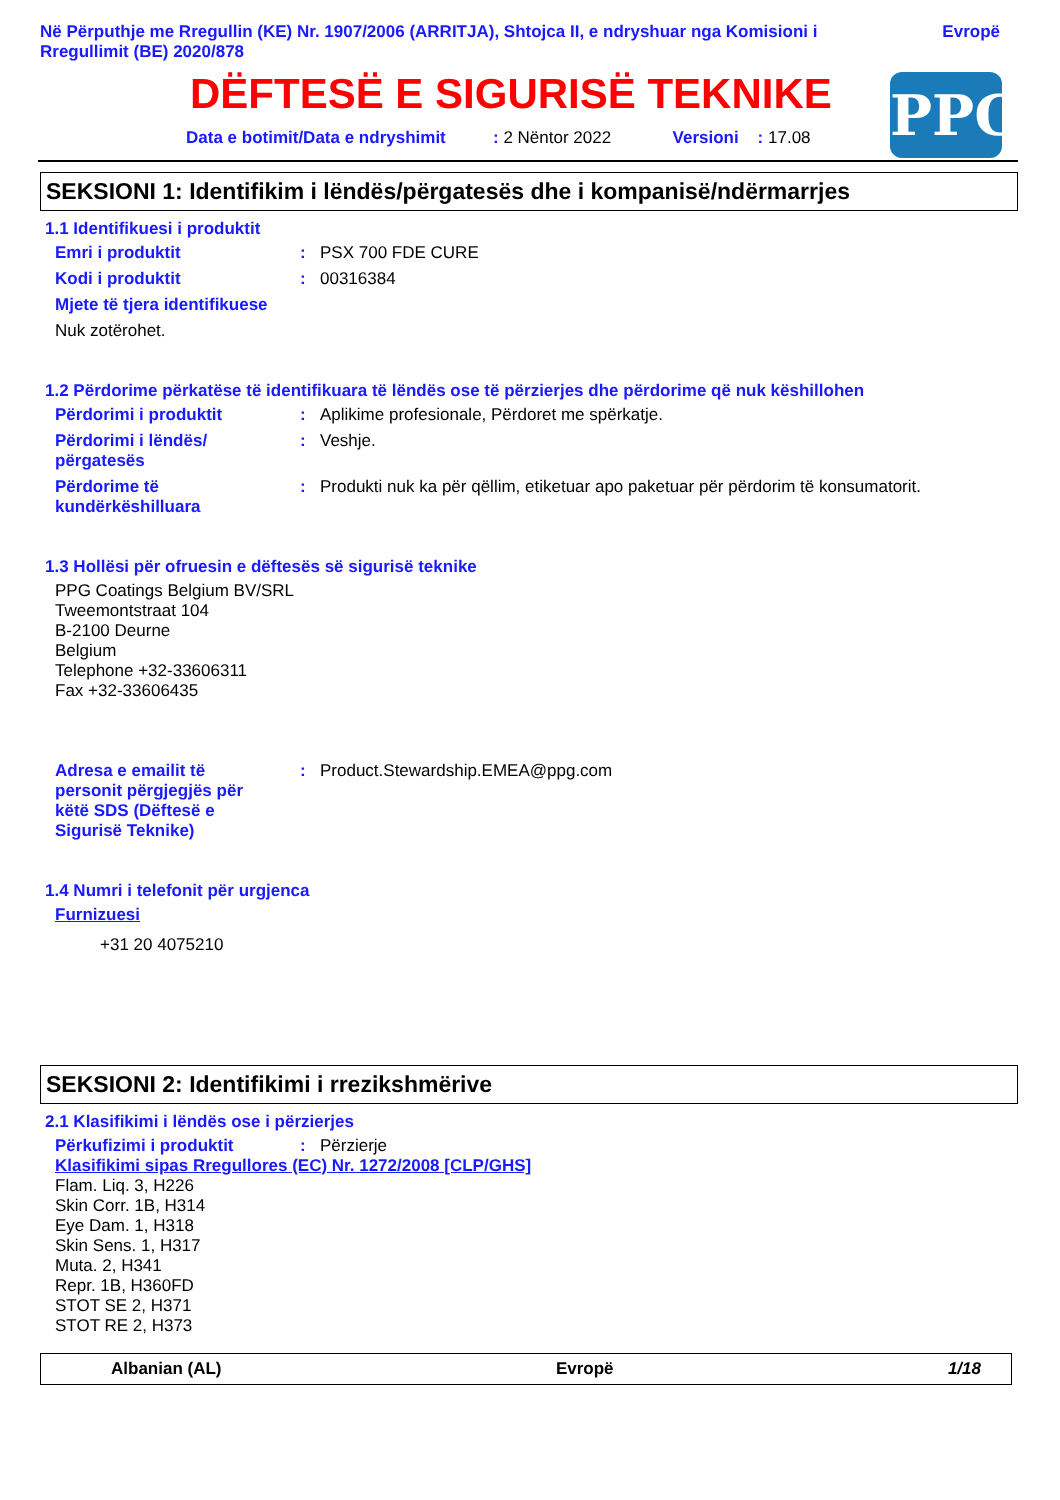Në Përputhje me Rregullin (KE) Nr. 1907/2006 (ARRITJA), Shtojca II, e ndryshuar nga Komisioni i
Rregullimit (BE) 2020/878 Evropë
DËFTESË E SIGURISË TEKNIKE
Data e botimit/Data e ndryshimit : 2 Nëntor 2022 Versioni : 17.08
PPG
SEKSIONI 1: Identifikim i lëndës/përgatesës dhe i kompanisë/ndërmarrjes
1.1 Identifikuesi i produktit
Emri i produktit: PSX 700 FDE CURE
Kodi i produktit: 00316384
Mjete të tjera identifikuese
Nuk zotërohet.
1.2 Përdorime përkatëse të identifikuara të lëndës ose të përzierjes dhe përdorime që nuk këshillohen
Përdorimi i produktit: Aplikime profesionale, Përdoret me spërkatje.
Përdorimi i lëndës/
përgatesës: Veshje.
Përdorime të
kundërkëshilluara: Produkti nuk ka për qëllim, etiketuar apo paketuar për përdorim të konsumatorit.
1.3 Hollësi për ofruesin e dëftesës së sigurisë teknike
PPG Coatings Belgium BV/SRL
Tweemontstraat 104
B-2100 Deurne
Belgium
Telephone +32-33606311
Fax +32-33606435
Adresa e emailit të
personit përgjegjës për
këtë SDS (Dëftesë e
Sigurisë Teknike): Product.Stewardship.EMEA@ppg.com
1.4 Numri i telefonit për urgjenca
Furnizuesi
+31 20 4075210
SEKSIONI 2: Identifikimi i rrezikshmërive
2.1 Klasifikimi i lëndës ose i përzierjes
Përkufizimi i produktit: Përzierje
Klasifikimi sipas Rregullores (EC) Nr. 1272/2008 [CLP/GHS]
Flam. Liq. 3, H226
Skin Corr. 1B, H314
Eye Dam. 1, H318
Skin Sens. 1, H317
Muta. 2, H341
Repr. 1B, H360FD
STOT SE 2, H371
STOT RE 2, H373
Albanian (AL) Evropë 1/18